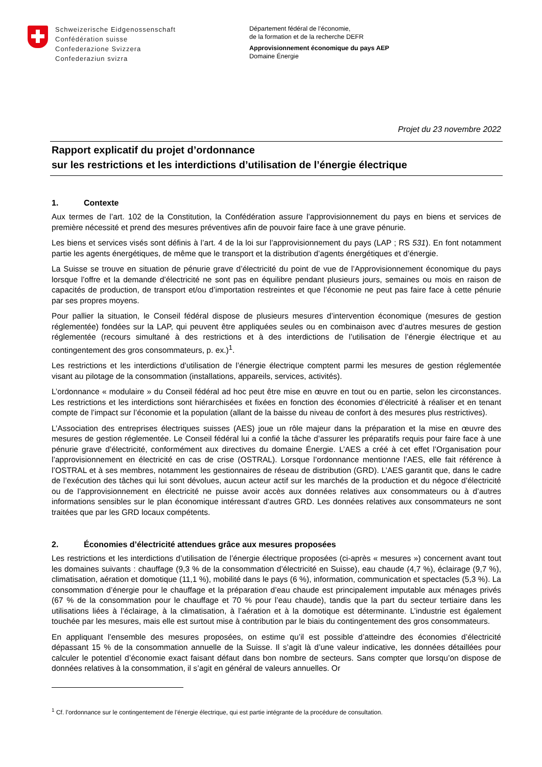Schweizerische Eidgenossenschaft
Confédération suisse
Confederazione Svizzera
Confederaziun svizra
Département fédéral de l’économie,
de la formation et de la recherche DEFR
Approvisionnement économique du pays AEP
Domaine Énergie
Projet du 23 novembre 2022
Rapport explicatif du projet d’ordonnance
sur les restrictions et les interdictions d’utilisation de l’énergie électrique
1. Contexte
Aux termes de l’art. 102 de la Constitution, la Confédération assure l’approvisionnement du pays en biens et services de première nécessité et prend des mesures préventives afin de pouvoir faire face à une grave pénurie.
Les biens et services visés sont définis à l’art. 4 de la loi sur l’approvisionnement du pays (LAP ; RS 531). En font notamment partie les agents énergétiques, de même que le transport et la distribution d’agents énergétiques et d’énergie.
La Suisse se trouve en situation de pénurie grave d’électricité du point de vue de l’Approvisionnement économique du pays lorsque l’offre et la demande d’électricité ne sont pas en équilibre pendant plusieurs jours, semaines ou mois en raison de capacités de production, de transport et/ou d’importation restreintes et que l’économie ne peut pas faire face à cette pénurie par ses propres moyens.
Pour pallier la situation, le Conseil fédéral dispose de plusieurs mesures d’intervention économique (mesures de gestion réglementée) fondées sur la LAP, qui peuvent être appliquées seules ou en combinaison avec d’autres mesures de gestion réglementée (recours simultané à des restrictions et à des interdictions de l’utilisation de l’énergie électrique et au contingentement des gros consommateurs, p. ex.)<sup>1</sup>.
Les restrictions et les interdictions d’utilisation de l’énergie électrique comptent parmi les mesures de gestion réglementée visant au pilotage de la consommation (installations, appareils, services, activités).
L’ordonnance « modulaire » du Conseil fédéral ad hoc peut être mise en œuvre en tout ou en partie, selon les circonstances. Les restrictions et les interdictions sont hiérarchisées et fixées en fonction des économies d’électricité à réaliser et en tenant compte de l’impact sur l’économie et la population (allant de la baisse du niveau de confort à des mesures plus restrictives).
L’Association des entreprises électriques suisses (AES) joue un rôle majeur dans la préparation et la mise en œuvre des mesures de gestion réglementée. Le Conseil fédéral lui a confié la tâche d’assurer les préparatifs requis pour faire face à une pénurie grave d’électricité, conformément aux directives du domaine Énergie. L’AES a créé à cet effet l’Organisation pour l’approvisionnement en électricité en cas de crise (OSTRAL). Lorsque l’ordonnance mentionne l’AES, elle fait référence à l’OSTRAL et à ses membres, notamment les gestionnaires de réseau de distribution (GRD). L’AES garantit que, dans le cadre de l’exécution des tâches qui lui sont dévolues, aucun acteur actif sur les marchés de la production et du négoce d’électricité ou de l’approvisionnement en électricité ne puisse avoir accès aux données relatives aux consommateurs ou à d’autres informations sensibles sur le plan économique intéressant d’autres GRD. Les données relatives aux consommateurs ne sont traitées que par les GRD locaux compétents.
2. Économies d’électricité attendues grâce aux mesures proposées
Les restrictions et les interdictions d’utilisation de l’énergie électrique proposées (ci-après « mesures ») concernent avant tout les domaines suivants : chauffage (9,3 % de la consommation d’électricité en Suisse), eau chaude (4,7 %), éclairage (9,7 %), climatisation, aération et domotique (11,1 %), mobilité dans le pays (6 %), information, communication et spectacles (5,3 %). La consommation d’énergie pour le chauffage et la préparation d’eau chaude est principalement imputable aux ménages privés (67 % de la consommation pour le chauffage et 70 % pour l’eau chaude), tandis que la part du secteur tertiaire dans les utilisations liées à l’éclairage, à la climatisation, à l’aération et à la domotique est déterminante. L’industrie est également touchée par les mesures, mais elle est surtout mise à contribution par le biais du contingentement des gros consommateurs.
En appliquant l’ensemble des mesures proposées, on estime qu’il est possible d’atteindre des économies d’électricité dépassant 15 % de la consommation annuelle de la Suisse. Il s’agit là d’une valeur indicative, les données détaillées pour calculer le potentiel d’économie exact faisant défaut dans bon nombre de secteurs. Sans compter que lorsqu’on dispose de données relatives à la consommation, il s’agit en général de valeurs annuelles. Or
<sup>1</sup> Cf. l’ordonnance sur le contingentement de l’énergie électrique, qui est partie intégrante de la procédure de consultation.